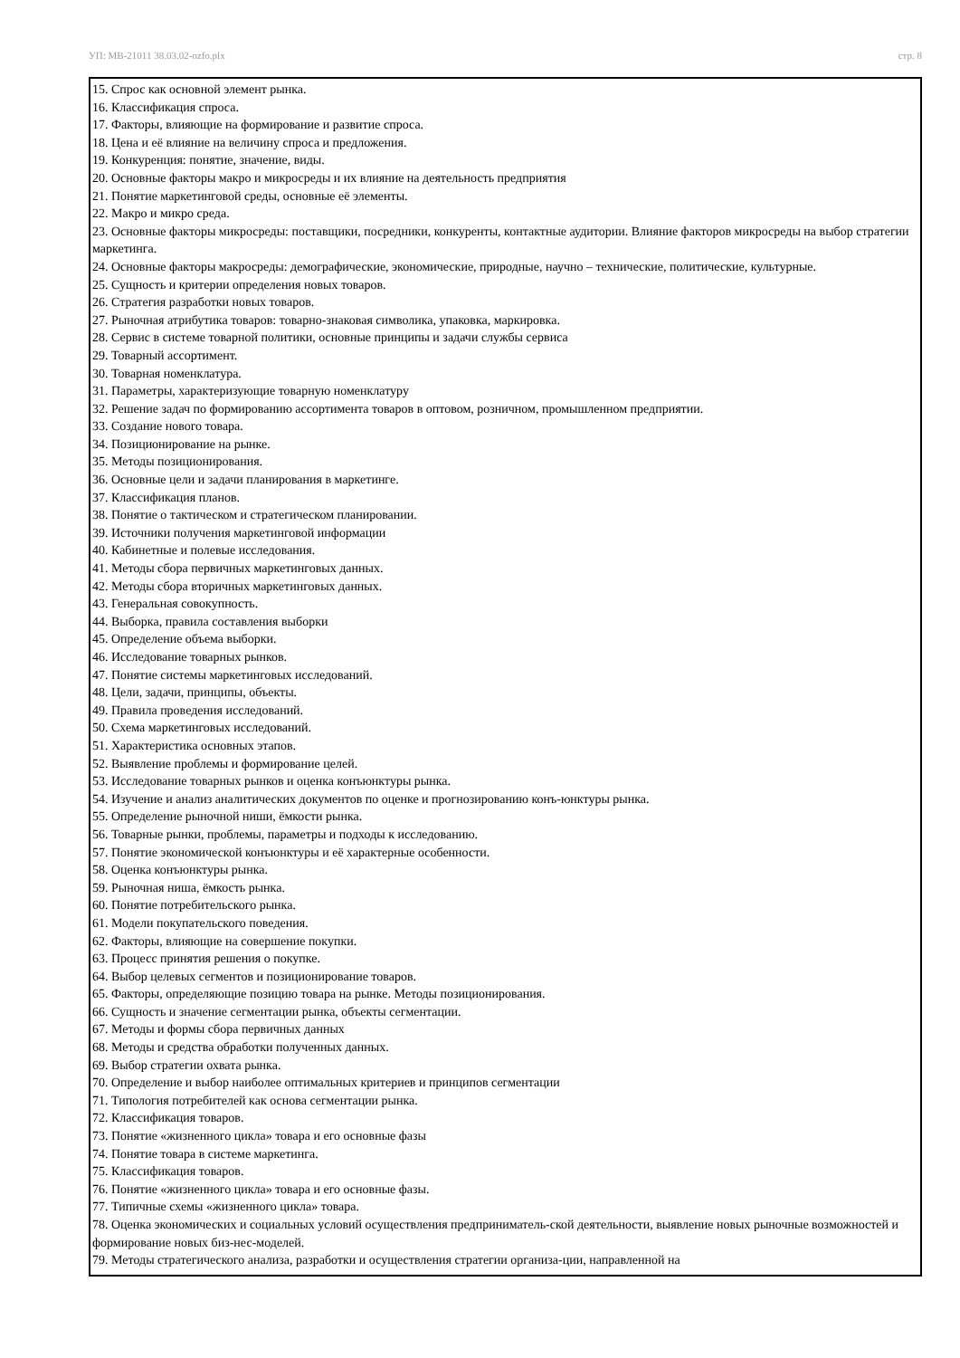УП: МВ-21011 38.03.02-ozfo.plx стр. 8
15. Спрос как основной элемент рынка.
16. Классификация спроса.
17. Факторы, влияющие на формирование и развитие спроса.
18. Цена и её влияние на величину спроса и предложения.
19. Конкуренция: понятие, значение, виды.
20. Основные факторы макро и микросреды и их влияние на деятельность предприятия
21. Понятие маркетинговой среды, основные её элементы.
22. Макро и микро среда.
23. Основные факторы микросреды: поставщики, посредники, конкуренты, контактные аудитории. Влияние факторов микросреды на выбор стратегии маркетинга.
24. Основные факторы макросреды: демографические, экономические, природные, научно – технические, политические, культурные.
25. Сущность и критерии определения новых товаров.
26. Стратегия разработки новых товаров.
27. Рыночная атрибутика товаров: товарно-знаковая символика, упаковка, маркировка.
28. Сервис в системе товарной политики, основные принципы и задачи службы сервиса
29. Товарный ассортимент.
30. Товарная номенклатура.
31. Параметры, характеризующие товарную номенклатуру
32. Решение задач по формированию ассортимента товаров в оптовом, розничном, промышленном предприятии.
33. Создание нового товара.
34. Позиционирование на рынке.
35. Методы позиционирования.
36. Основные цели и задачи планирования в маркетинге.
37. Классификация планов.
38. Понятие о тактическом и стратегическом планировании.
39. Источники получения маркетинговой информации
40. Кабинетные и полевые исследования.
41. Методы сбора первичных маркетинговых данных.
42. Методы сбора вторичных маркетинговых данных.
43. Генеральная совокупность.
44. Выборка, правила составления выборки
45. Определение объема выборки.
46. Исследование товарных рынков.
47. Понятие системы маркетинговых исследований.
48. Цели, задачи, принципы, объекты.
49. Правила проведения исследований.
50. Схема маркетинговых исследований.
51. Характеристика основных этапов.
52. Выявление проблемы и формирование целей.
53. Исследование товарных рынков и оценка конъюнктуры рынка.
54. Изучение и анализ аналитических документов по оценке и прогнозированию конъ-юнктуры рынка.
55. Определение рыночной ниши, ёмкости рынка.
56. Товарные рынки, проблемы, параметры и подходы к исследованию.
57. Понятие экономической конъюнктуры и её характерные особенности.
58. Оценка конъюнктуры рынка.
59. Рыночная ниша, ёмкость рынка.
60. Понятие потребительского рынка.
61. Модели покупательского поведения.
62. Факторы, влияющие на совершение покупки.
63. Процесс принятия решения о покупке.
64. Выбор целевых сегментов и позиционирование товаров.
65. Факторы, определяющие позицию товара на рынке. Методы позиционирования.
66. Сущность и значение сегментации рынка, объекты сегментации.
67. Методы и формы сбора первичных данных
68. Методы и средства обработки полученных данных.
69. Выбор стратегии охвата рынка.
70. Определение и выбор наиболее оптимальных критериев и принципов сегментации
71. Типология потребителей как основа сегментации рынка.
72. Классификация товаров.
73. Понятие «жизненного цикла» товара и его основные фазы
74. Понятие товара в системе маркетинга.
75. Классификация товаров.
76. Понятие «жизненного цикла» товара и его основные фазы.
77. Типичные схемы «жизненного цикла» товара.
78. Оценка экономических и социальных условий осуществления предприниматель-ской деятельности, выявление новых рыночные возможностей и формирование новых биз-нес-моделей.
79. Методы стратегического анализа, разработки и осуществления стратегии организа-ции, направленной на